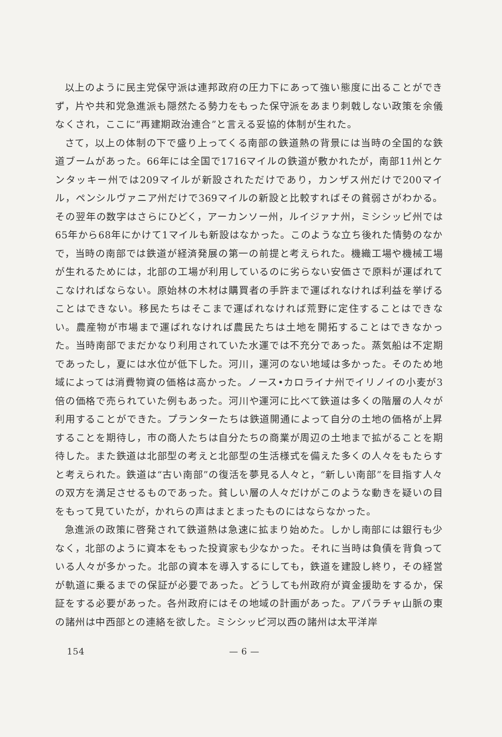以上のように民主党保守派は連邦政府の圧力下にあって強い態度に出ることができず，片や共和党急進派も隠然たる勢力をもった保守派をあまり刺戟しない政策を余儀なくされ，ここに“再建期政治連合”と言える妥協的体制が生れた。
さて，以上の体制の下で盛り上ってくる南部の鉄道熱の背景には当時の全国的な鉄道ブームがあった。66年には全国で1716マイルの鉄道が敷かれたが，南部11州とケンタッキー州では209マイルが新設されただけであり，カンザス州だけで200マイル，ペンシルヴァニア州だけで369マイルの新設と比較すればその貧弱さがわかる。その翌年の数字はさらにひどく，アーカンソー州，ルイジァナ州，ミシシッピ州では65年から68年にかけて1マイルも新設はなかった。このような立ち後れた情勢のなかで，当時の南部では鉄道が経済発展の第一の前提と考えられた。機織工場や機械工場が生れるためには，北部の工場が利用しているのに劣らない安価さで原料が運ばれてこなければならない。原始林の木材は購買者の手許まで運ばれなければ利益を挙げることはできない。移民たちはそこまで運ばれなければ荒野に定住することはできない。農産物が市場まで運ばれなければ農民たちは土地を開拓することはできなかった。当時南部でまだかなり利用されていた水運では不充分であった。蒸気船は不定期であったし，夏には水位が低下した。河川，運河のない地域は多かった。そのため地域によっては消費物資の価格は高かった。ノース•カロライナ州でイリノイの小麦が3倍の価格で売られていた例もあった。河川や運河に比べて鉄道は多くの階層の人々が利用することができた。プランターたちは鉄道開通によって自分の土地の価格が上昇することを期待し，市の商人たちは自分たちの商業が周辺の土地まで拡がることを期待した。また鉄道は北部型の考えと北部型の生活様式を備えた多くの人々をもたらすと考えられた。鉄道は“古い南部”の復活を夢見る人々と，“新しい南部”を目指す人々の双方を満足させるものであった。貧しい層の人々だけがこのような動きを疑いの目をもって見ていたが，かれらの声はまとまったものにはならなかった。
急進派の政策に啓発されて鉄道熱は急速に拡まり始めた。しかし南部には銀行も少なく，北部のように資本をもった投資家も少なかった。それに当時は負債を背負っている人々が多かった。北部の資本を導入するにしても，鉄道を建設し終り，その経営が軌道に乗るまでの保証が必要であった。どうしても州政府が資金援助をするか，保証をする必要があった。各州政府にはその地域の計画があった。アパラチャ山脈の東の諸州は中西部との連絡を欲した。ミシシッピ河以西の諸州は太平洋岸
154 — 6 —